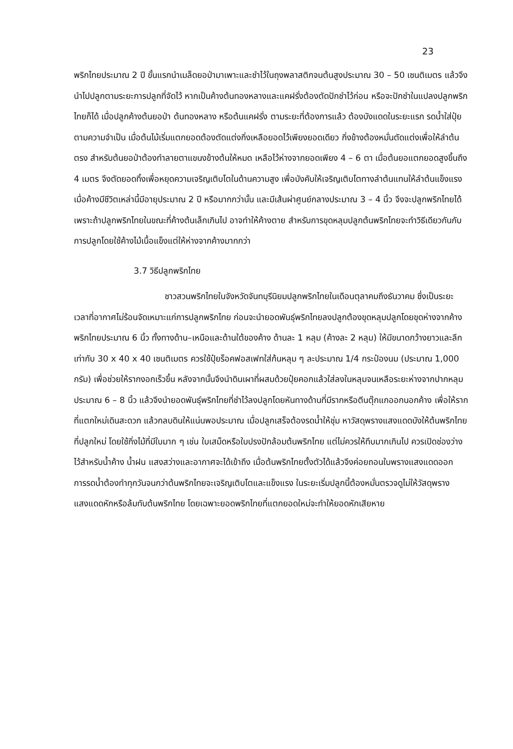23
พริกไทยประมาณ 2 ปี ขั้นแรกนำเมล็ดยอป่ามาเพาะและชำไว้ในถุงพลาสติกจนต้นสูงประมาณ 30 – 50 เซนติเมตร แล้วจึงนำไปปลูกตามระยะการปลูกที่จัดไว้ หากเป็นค้างต้นทองหลางและแคฝรั่งต้องตัดปักชำไว้ก่อน หรือจะปักชำในแปลงปลูกพริกไทยก็ได้ เมื่อปลูกค้างต้นยอป่า ต้นทองหลาง หรือต้นแคฝรั่ง ตามระยะที่ต้องการแล้ว ต้องบังแดดในระยะแรก รดน้ำใส่ปุ๋ยตามความจำเป็น เมื่อต้นไม้เริ่มแตกยอดต้องตัดแต่งกิ่งเหลือยอดไว้เพียงยอดเดียว กิ่งข้างต้องหมั่นตัดแต่งเพื่อให้ลำต้นตรง สำหรับต้นยอป่าต้องทำลายตาแขนงข้างต้นให้หมด เหลือไว้ห่างจากยอดเพียง 4 – 6 ตา เมื่อต้นยอแตกยอดสูงขึ้นถึง 4 เมตร จึงตัดยอดทิ้งเพื่อหยุดความเจริญเติบโตในด้านความสูง เพื่อบังคับให้เจริญเติบโตทางลำต้นแทนให้ลำต้นแข็งแรง เมื่อค้างมีชีวิตเหล่านี้มีอายุประมาณ 2 ปี หรือมากกว่านั้น และมีเส้นผ่าศูนย์กลางประมาณ 3 – 4 นิ้ว จึงจะปลูกพริกไทยได้เพราะถ้าปลูกพริกไทยในขณะที่ค้างต้นเล็กเกินไป อาจทำให้ค้างตาย สำหรับการขุดหลุมปลูกต้นพริกไทยจะทำวิธีเดียวกันกับการปลูกโดยใช้ค้างไม้เนื้อแข็งแต่ให้ห่างจากค้างมากกว่า
3.7 วิธีปลูกพริกไทย
ชาวสวนพริกไทยในจังหวัดจันทบุรีนิยมปลูกพริกไทยในเดือนตุลาคมถึงธันวาคม ซึ่งเป็นระยะเวลาที่อากาศไม่ร้อนจัดเหมาะแก่การปลูกพริกไทย ก่อนจะนำยอดพันธุ์พริกไทยลงปลูกต้องขุดหลุมปลูกโดยขุดห่างจากค้างพริกไทยประมาณ 6 นิ้ว ทั้งทางด้าน–เหนือและด้านใต้ของค้าง ด้านละ 1 หลุม (ค้างละ 2 หลุม) ให้มีขนาดกว้างยาวและลึกเท่ากับ 30 x 40 x 40 เซนติเมตร ควรใช้ปุ๋ยร็อคฟอสเฟทใส่ก้นหลุม ๆ ละประมาณ 1/4 กระป๋องนม (ประมาณ 1,000 กรัม) เพื่อช่วยให้รากงอกเร็วขึ้น หลังจากนั้นจึงนำดินเผาที่ผสมด้วยปุ๋ยคอกแล้วใส่ลงในหลุมจนเหลือระยะห่างจากปากหลุมประมาณ 6 – 8 นิ้ว แล้วจึงนำยอดพันธุ์พริกไทยที่ชำไว้ลงปลูกโดยหันทางด้านที่มีรากหรือตีนตุ๊กแกออกนอกค้าง เพื่อให้รากที่แตกใหม่เดินสะดวก แล้วกลบดินให้แน่นพอประมาณ เมื่อปลูกเสร็จต้องรดน้ำให้ชุ่ม หาวัสดุพรางแสงแดดบังให้ต้นพริกไทยที่ปลูกใหม่ โดยใช้กิ่งไม้ที่มีใบมาก ๆ เช่น ใบเสม็ดหรือใบปรงปักล้อมต้นพริกไทย แต่ไม่ควรให้ทึบมากเกินไป ควรเปิดช่องว่างไว้สำหรับน้ำค้าง น้ำฝน แสงสว่างและอากาศจะได้เข้าถึง เมื่อต้นพริกไทยตั้งตัวได้แล้วจึงค่อยถอนใบพรางแสงแดดออก การรดน้ำต้องทำทุกวันจนกว่าต้นพริกไทยจะเจริญเติบโตและแข็งแรง ในระยะเริ่มปลูกนี้ต้องหมั่นตรวจดูไม่ให้วัสดุพรางแสงแดดหักหรือล้มทับต้นพริกไทย โดยเฉพาะยอดพริกไทยที่แตกยอดใหม่จะทำให้ยอดหักเสียหาย